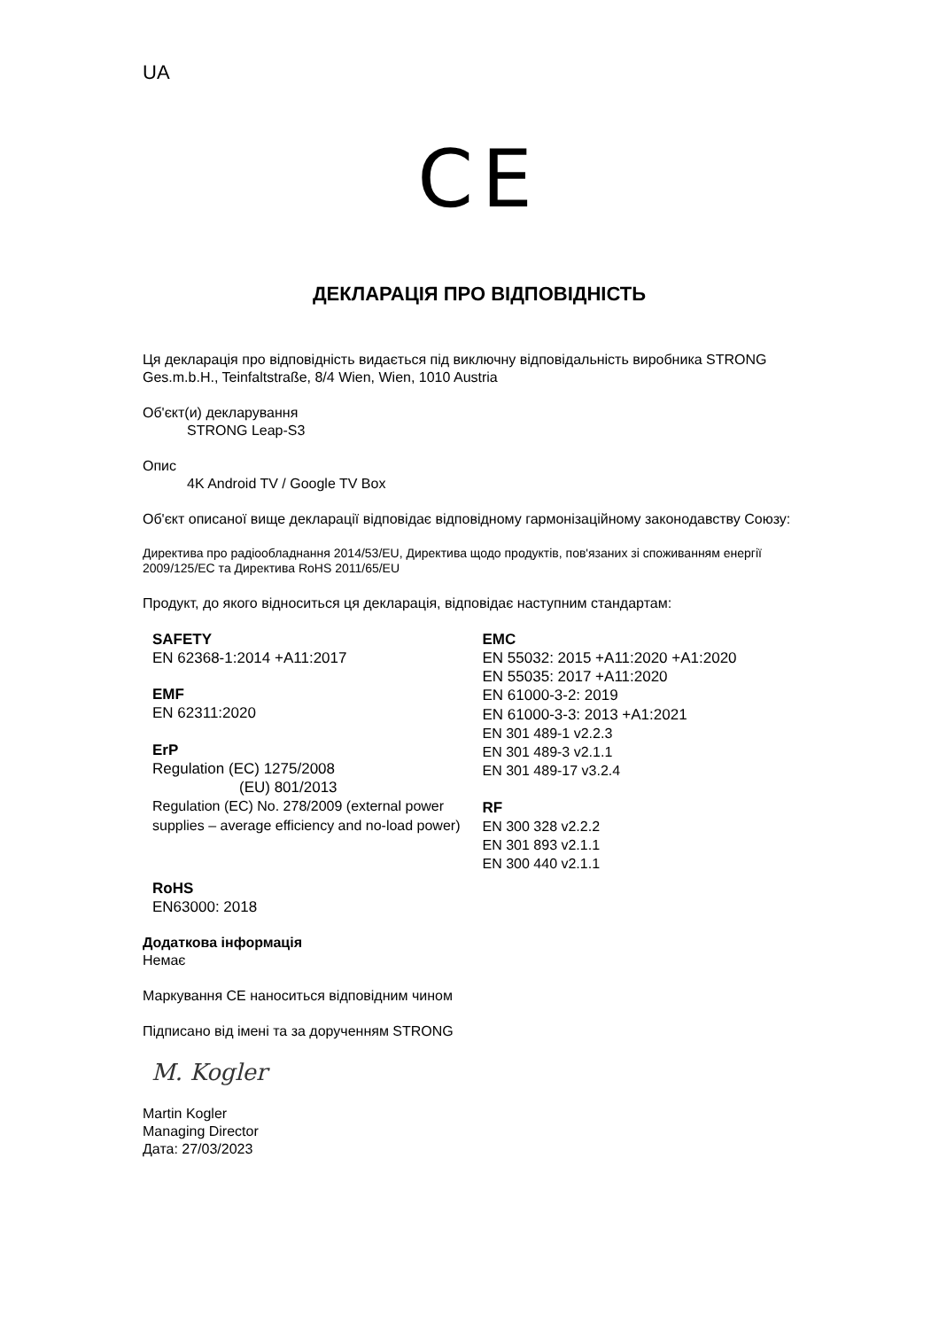UA
CE
ДЕКЛАРАЦІЯ ПРО ВІДПОВІДНІСТЬ
Ця декларація про відповідність видається під виключну відповідальність виробника STRONG Ges.m.b.H., Teinfaltstraße, 8/4 Wien, Wien, 1010 Austria
Об'єкт(и) декларування
STRONG Leap-S3
Опис
4K Android TV / Google TV Box
Об'єкт описаної вище декларації відповідає відповідному гармонізаційному законодавству Союзу:
Директива про радіообладнання 2014/53/EU, Директива щодо продуктів, пов'язаних зі споживанням енергії 2009/125/EC та Директива RoHS 2011/65/EU
Продукт, до якого відноситься ця декларація, відповідає наступним стандартам:
SAFETY
EN 62368-1:2014 +A11:2017
EMF
EN 62311:2020
ErP
Regulation (EC) 1275/2008
(EU) 801/2013
Regulation (EC) No. 278/2009 (external power supplies – average efficiency and no-load power)
RoHS
EN63000: 2018
EMC
EN 55032: 2015 +A11:2020 +A1:2020
EN 55035: 2017 +A11:2020
EN 61000-3-2: 2019
EN 61000-3-3: 2013 +A1:2021
EN 301 489-1 v2.2.3
EN 301 489-3 v2.1.1
EN 301 489-17 v3.2.4
RF
EN 300 328 v2.2.2
EN 301 893 v2.1.1
EN 300 440 v2.1.1
Додаткова інформація
Немає
Маркування CE наноситься відповідним чином
Підписано від імені та за дорученням STRONG
M. Kogler
Martin Kogler
Managing Director
Дата: 27/03/2023